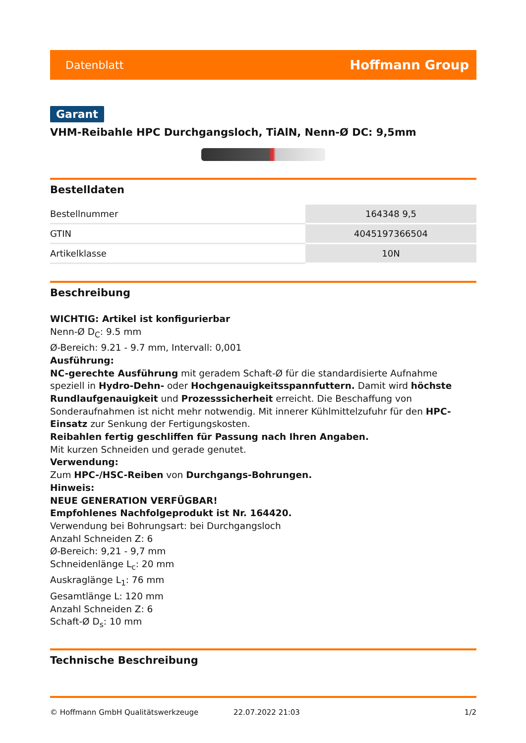Datenblatt Hoffmann Group
Garant
VHM-Reibahle HPC Durchgangsloch, TiAlN, Nenn-Ø DC: 9,5mm
Bestelldaten
| Bestellnummer | 164348 9,5 |
| GTIN | 4045197366504 |
| Artikelklasse | 10N |
Beschreibung
WICHTIG: Artikel ist konfigurierbar
Nenn-Ø D<sub>C</sub>: 9.5 mm
Ø-Bereich: 9.21 - 9.7 mm, Intervall: 0,001
Ausführung:
NC-gerechte Ausführung mit geradem Schaft-Ø für die standardisierte Aufnahme
speziell in Hydro-Dehn- oder Hochgenauigkeitsspannfuttern. Damit wird höchste Rundlaufgenauigkeit und Prozesssicherheit erreicht. Die Beschaffung von Sonderaufnahmen ist nicht mehr notwendig. Mit innerer Kühlmittelzufuhr für den HPC-Einsatz zur Senkung der Fertigungskosten.
Reibahlen fertig geschliffen für Passung nach Ihren Angaben.
Mit kurzen Schneiden und gerade genutet.
Verwendung:
Zum HPC-/HSC-Reiben von Durchgangs-Bohrungen.
Hinweis:
NEUE GENERATION VERFÜGBAR!
Empfohlenes Nachfolgeprodukt ist Nr. 164420.
Verwendung bei Bohrungsart: bei Durchgangsloch
Anzahl Schneiden Z: 6
Ø-Bereich: 9,21 - 9,7 mm
Schneidenlänge L<sub>c</sub>: 20 mm
Auskraglänge L<sub>1</sub>: 76 mm
Gesamtlänge L: 120 mm
Anzahl Schneiden Z: 6
Schaft-Ø D<sub>s</sub>: 10 mm
Technische Beschreibung
© Hoffmann GmbH Qualitätswerkzeuge 22.07.2022 21:03 1/2